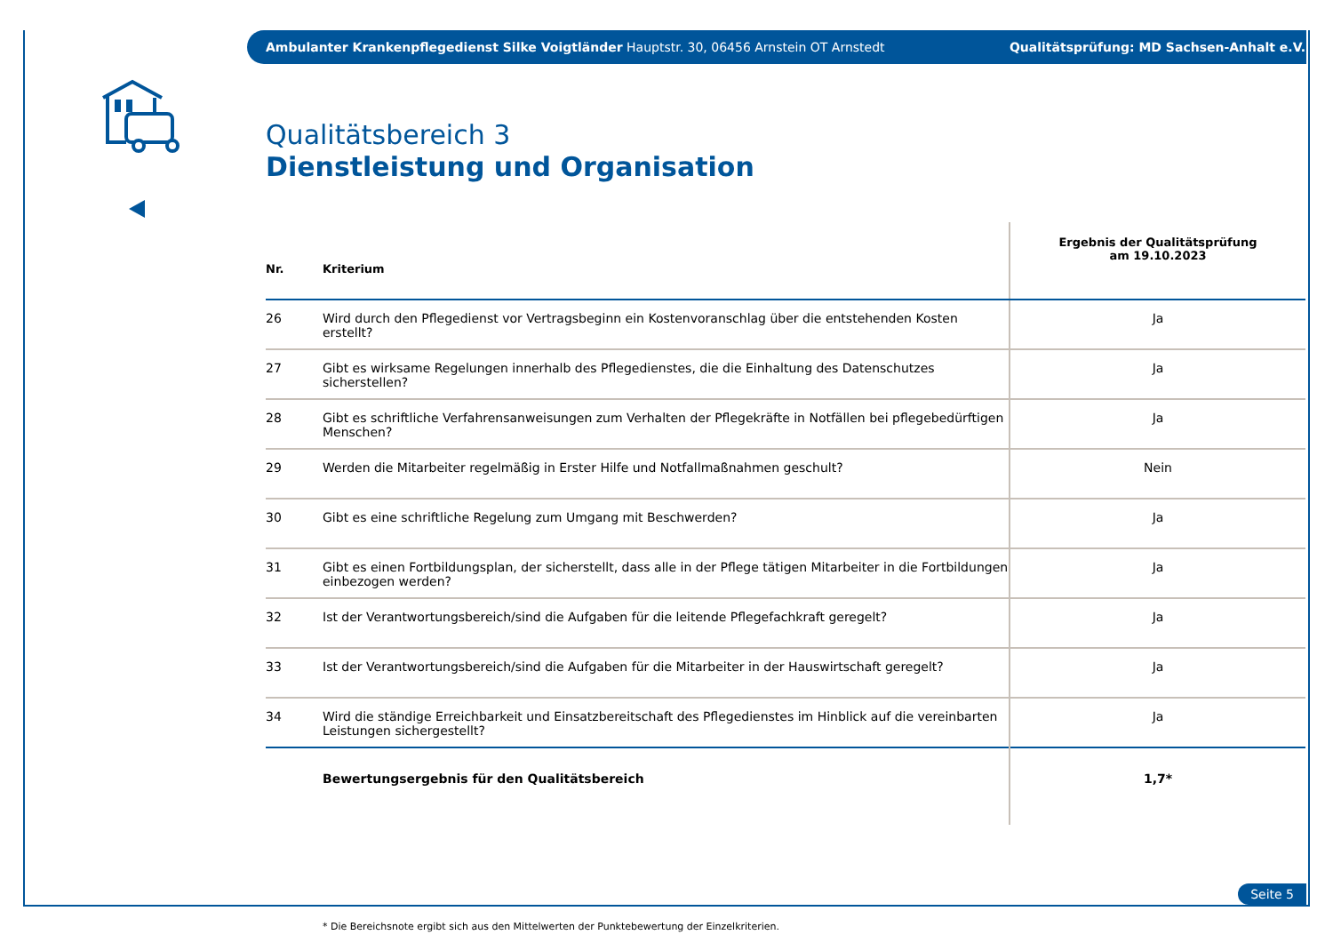Ambulanter Krankenpflegedienst Silke Voigtländer Hauptstr. 30, 06456 Arnstein OT Arnstedt Qualitätsprüfung: MD Sachsen-Anhalt e.V.
Qualitätsbereich 3
Dienstleistung und Organisation
| Nr. | Kriterium | Ergebnis der Qualitätsprüfung am 19.10.2023 |
| --- | --- | --- |
| 26 | Wird durch den Pflegedienst vor Vertragsbeginn ein Kostenvoranschlag über die entstehenden Kosten erstellt? | Ja |
| 27 | Gibt es wirksame Regelungen innerhalb des Pflegedienstes, die die Einhaltung des Datenschutzes sicherstellen? | Ja |
| 28 | Gibt es schriftliche Verfahrensanweisungen zum Verhalten der Pflegekräfte in Notfällen bei pflegebedürftigen Menschen? | Ja |
| 29 | Werden die Mitarbeiter regelmäßig in Erster Hilfe und Notfallmaßnahmen geschult? | Nein |
| 30 | Gibt es eine schriftliche Regelung zum Umgang mit Beschwerden? | Ja |
| 31 | Gibt es einen Fortbildungsplan, der sicherstellt, dass alle in der Pflege tätigen Mitarbeiter in die Fortbildungen einbezogen werden? | Ja |
| 32 | Ist der Verantwortungsbereich/sind die Aufgaben für die leitende Pflegefachkraft geregelt? | Ja |
| 33 | Ist der Verantwortungsbereich/sind die Aufgaben für die Mitarbeiter in der Hauswirtschaft geregelt? | Ja |
| 34 | Wird die ständige Erreichbarkeit und Einsatzbereitschaft des Pflegedienstes im Hinblick auf die vereinbarten Leistungen sichergestellt? | Ja |
| | Bewertungsergebnis für den Qualitätsbereich | 1,7* |
* Die Bereichsnote ergibt sich aus den Mittelwerten der Punktebewertung der Einzelkriterien.
Seite 5